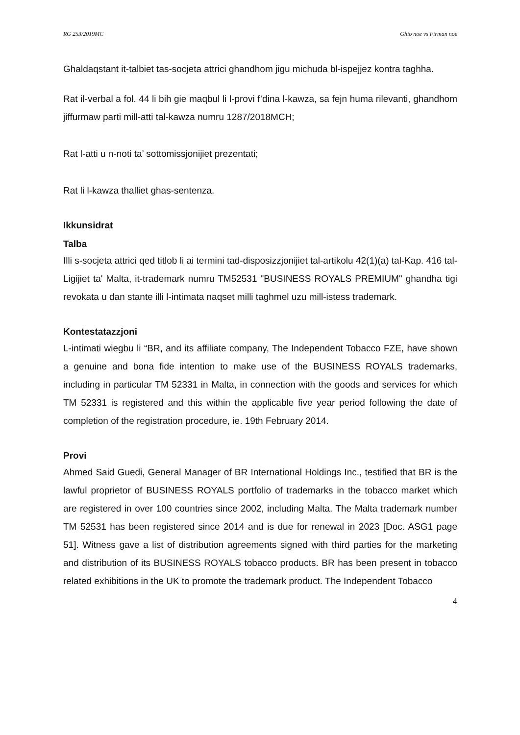RG 253/2019MC Ghio noe vs Firman noe
Ghaldaqstant it-talbiet tas-socjeta attrici ghandhom jigu michuda bl-ispejjez kontra taghha.
Rat il-verbal a fol. 44 li bih gie maqbul li l-provi f’dina l-kawza, sa fejn huma rilevanti, ghandhom jiffurmaw parti mill-atti tal-kawza numru 1287/2018MCH;
Rat l-atti u n-noti ta’ sottomissjonijiet prezentati;
Rat li l-kawza thalliet ghas-sentenza.
Ikkunsidrat
Talba
Illi s-socjeta attrici qed titlob li ai termini tad-disposizzjonijiet tal-artikolu 42(1)(a) tal-Kap. 416 tal-Ligijiet ta' Malta, it-trademark numru TM52531 "BUSINESS ROYALS PREMIUM" ghandha tigi revokata u dan stante illi l-intimata naqset milli taghmel uzu mill-istess trademark.
Kontestatazzjoni
L-intimati wiegbu li “BR, and its affiliate company, The Independent Tobacco FZE, have shown a genuine and bona fide intention to make use of the BUSINESS ROYALS trademarks, including in particular TM 52331 in Malta, in connection with the goods and services for which TM 52331 is registered and this within the applicable five year period following the date of completion of the registration procedure, ie. 19th February 2014.
Provi
Ahmed Said Guedi, General Manager of BR International Holdings Inc., testified that BR is the lawful proprietor of BUSINESS ROYALS portfolio of trademarks in the tobacco market which are registered in over 100 countries since 2002, including Malta. The Malta trademark number TM 52531 has been registered since 2014 and is due for renewal in 2023 [Doc. ASG1 page 51]. Witness gave a list of distribution agreements signed with third parties for the marketing and distribution of its BUSINESS ROYALS tobacco products. BR has been present in tobacco related exhibitions in the UK to promote the trademark product. The Independent Tobacco
4